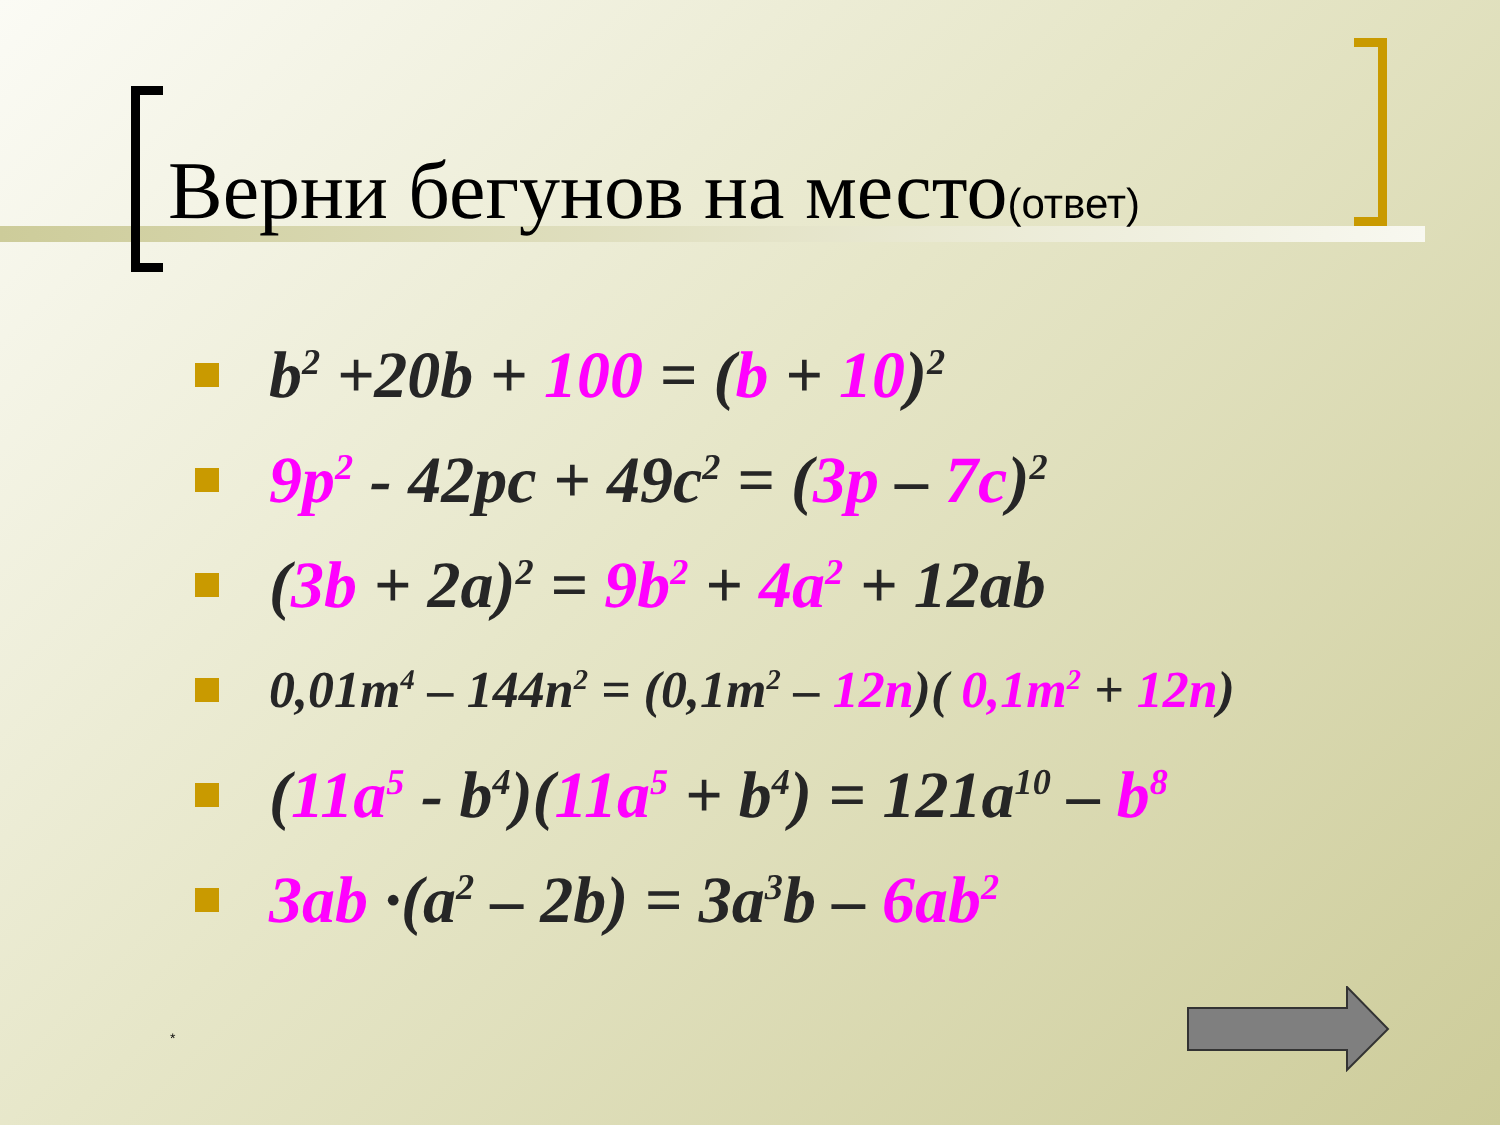Верни бегунов на место(ответ)
b<sup>2</sup> +20b + 100 = (b + 10)<sup>2</sup>
9p<sup>2</sup> - 42pc + 49c<sup>2</sup> = (3p – 7c)<sup>2</sup>
(3b + 2a)<sup>2</sup> = 9b<sup>2</sup> + 4a<sup>2</sup> + 12ab
0,01m<sup>4</sup> – 144n<sup>2</sup> = (0,1m<sup>2</sup> – 12n)( 0,1m<sup>2</sup> + 12n)
(11a<sup>5</sup> - b<sup>4</sup>)(11a<sup>5</sup> + b<sup>4</sup>) = 121a<sup>10</sup> – b<sup>8</sup>
3ab ·(a<sup>2</sup> – 2b) = 3a<sup>3</sup>b – 6ab<sup>2</sup>
*